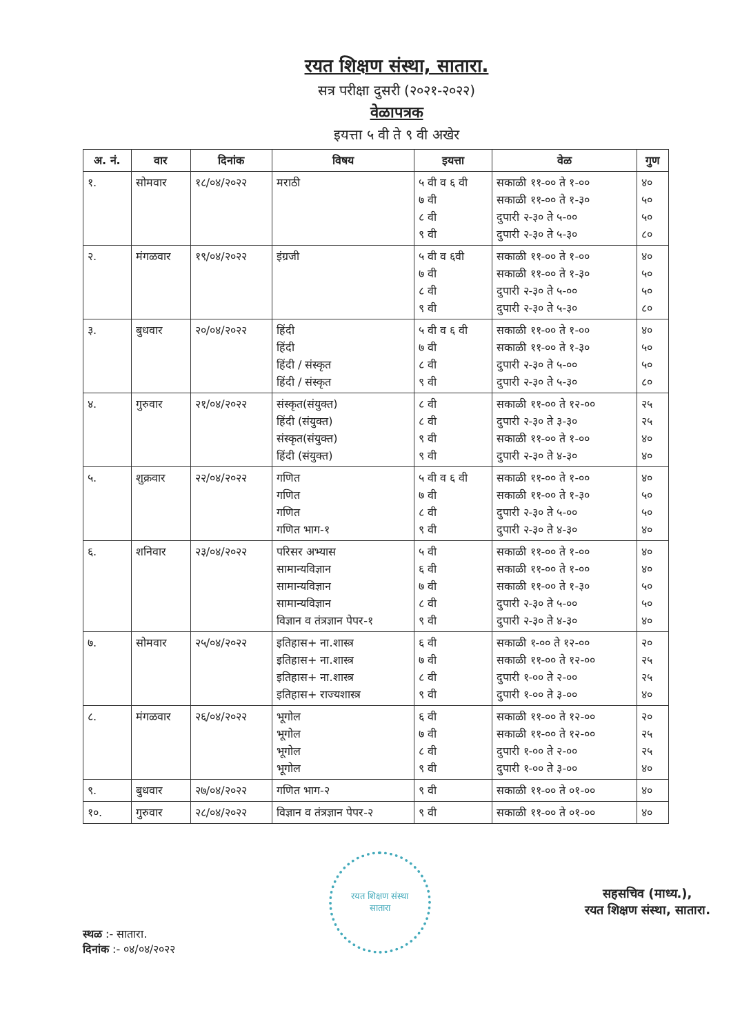रयत शिक्षण संस्था, सातारा.
सत्र परीक्षा दुसरी (२०२१-२०२२)
वेळापत्रक
इयत्ता ५ वी ते ९ वी अखेर
| अ. नं. | वार | दिनांक | विषय | इयत्ता | वेळ | गुण |
| --- | --- | --- | --- | --- | --- | --- |
| १. | सोमवार | १८/०४/२०२२ | मराठी | ५ वी व ६ वी ७ वी ८ वी ९ वी | सकाळी ११-०० ते १-०० सकाळी ११-०० ते १-३० दुपारी २-३० ते ५-०० दुपारी २-३० ते ५-३० | ४० ५० ५० ८० |
| २. | मंगळवार | १९/०४/२०२२ | इंग्रजी | ५ वी व ६वी ७ वी ८ वी ९ वी | सकाळी ११-०० ते १-०० सकाळी ११-०० ते १-३० दुपारी २-३० ते ५-०० दुपारी २-३० ते ५-३० | ४० ५० ५० ८० |
| ३. | बुधवार | २०/०४/२०२२ | हिंदी हिंदी हिंदी / संस्कृत हिंदी / संस्कृत | ५ वी व ६ वी ७ वी ८ वी ९ वी | सकाळी ११-०० ते १-०० सकाळी ११-०० ते १-३० दुपारी २-३० ते ५-०० दुपारी २-३० ते ५-३० | ४० ५० ५० ८० |
| ४. | गुरुवार | २१/०४/२०२२ | संस्कृत(संयुक्त) हिंदी (संयुक्त) संस्कृत(संयुक्त) हिंदी (संयुक्त) | ८ वी ८ वी ९ वी ९ वी | सकाळी ११-०० ते १२-०० दुपारी २-३० ते ३-३० सकाळी ११-०० ते १-०० दुपारी २-३० ते ४-३० | २५ २५ ४० ४० |
| ५. | शुक्रवार | २२/०४/२०२२ | गणित गणित गणित गणित भाग-१ | ५ वी व ६ वी ७ वी ८ वी ९ वी | सकाळी ११-०० ते १-०० सकाळी ११-०० ते १-३० दुपारी २-३० ते ५-०० दुपारी २-३० ते ४-३० | ४० ५० ५० ४० |
| ६. | शनिवार | २३/०४/२०२२ | परिसर अभ्यास सामान्यविज्ञान सामान्यविज्ञान सामान्यविज्ञान विज्ञान व तंत्रज्ञान पेपर-१ | ५ वी ६ वी ७ वी ८ वी ९ वी | सकाळी ११-०० ते १-०० सकाळी ११-०० ते १-०० सकाळी ११-०० ते १-३० दुपारी २-३० ते ५-०० दुपारी २-३० ते ४-३० | ४० ४० ५० ५० ४० |
| ७. | सोमवार | २५/०४/२०२२ | इतिहास+ ना.शास्त्र इतिहास+ ना.शास्त्र इतिहास+ ना.शास्त्र इतिहास+ राज्यशास्त्र | ६ वी ७ वी ८ वी ९ वी | सकाळी १-०० ते १२-०० सकाळी ११-०० ते १२-०० दुपारी १-०० ते २-०० दुपारी १-०० ते ३-०० | २० २५ २५ ४० |
| ८. | मंगळवार | २६/०४/२०२२ | भूगोल भूगोल भूगोल भूगोल | ६ वी ७ वी ८ वी ९ वी | सकाळी ११-०० ते १२-०० सकाळी ११-०० ते १२-०० दुपारी १-०० ते २-०० दुपारी १-०० ते ३-०० | २० २५ २५ ४० |
| ९. | बुधवार | २७/०४/२०२२ | गणित भाग-२ | ९ वी | सकाळी ११-०० ते ०१-०० | ४० |
| १०. | गुरुवार | २८/०४/२०२२ | विज्ञान व तंत्रज्ञान पेपर-२ | ९ वी | सकाळी ११-०० ते ०१-०० | ४० |
स्थळ :- सातारा.
दिनांक :- ०४/०४/२०२२
रयत शिक्षण संस्था
सातारा
सहसचिव (माध्य.),
रयत शिक्षण संस्था, सातारा.